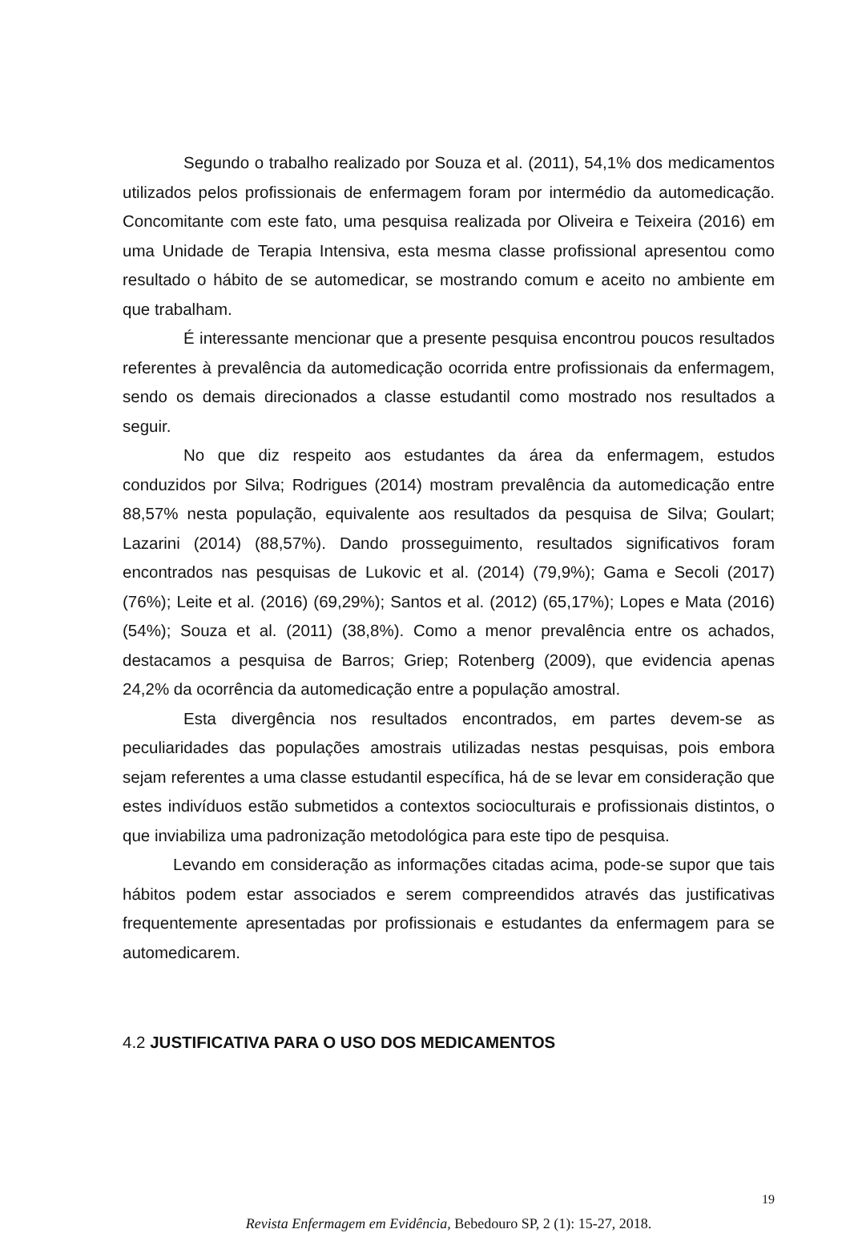Segundo o trabalho realizado por Souza et al. (2011), 54,1% dos medicamentos utilizados pelos profissionais de enfermagem foram por intermédio da automedicação. Concomitante com este fato, uma pesquisa realizada por Oliveira e Teixeira (2016) em uma Unidade de Terapia Intensiva, esta mesma classe profissional apresentou como resultado o hábito de se automedicar, se mostrando comum e aceito no ambiente em que trabalham.
É interessante mencionar que a presente pesquisa encontrou poucos resultados referentes à prevalência da automedicação ocorrida entre profissionais da enfermagem, sendo os demais direcionados a classe estudantil como mostrado nos resultados a seguir.
No que diz respeito aos estudantes da área da enfermagem, estudos conduzidos por Silva; Rodrigues (2014) mostram prevalência da automedicação entre 88,57% nesta população, equivalente aos resultados da pesquisa de Silva; Goulart; Lazarini (2014) (88,57%). Dando prosseguimento, resultados significativos foram encontrados nas pesquisas de Lukovic et al. (2014) (79,9%); Gama e Secoli (2017) (76%); Leite et al. (2016) (69,29%); Santos et al. (2012) (65,17%); Lopes e Mata (2016) (54%); Souza et al. (2011) (38,8%). Como a menor prevalência entre os achados, destacamos a pesquisa de Barros; Griep; Rotenberg (2009), que evidencia apenas 24,2% da ocorrência da automedicação entre a população amostral.
Esta divergência nos resultados encontrados, em partes devem-se as peculiaridades das populações amostrais utilizadas nestas pesquisas, pois embora sejam referentes a uma classe estudantil específica, há de se levar em consideração que estes indivíduos estão submetidos a contextos socioculturais e profissionais distintos, o que inviabiliza uma padronização metodológica para este tipo de pesquisa.
Levando em consideração as informações citadas acima, pode-se supor que tais hábitos podem estar associados e serem compreendidos através das justificativas frequentemente apresentadas por profissionais e estudantes da enfermagem para se automedicarem.
4.2 JUSTIFICATIVA PARA O USO DOS MEDICAMENTOS
19
Revista Enfermagem em Evidência, Bebedouro SP, 2 (1): 15-27, 2018.